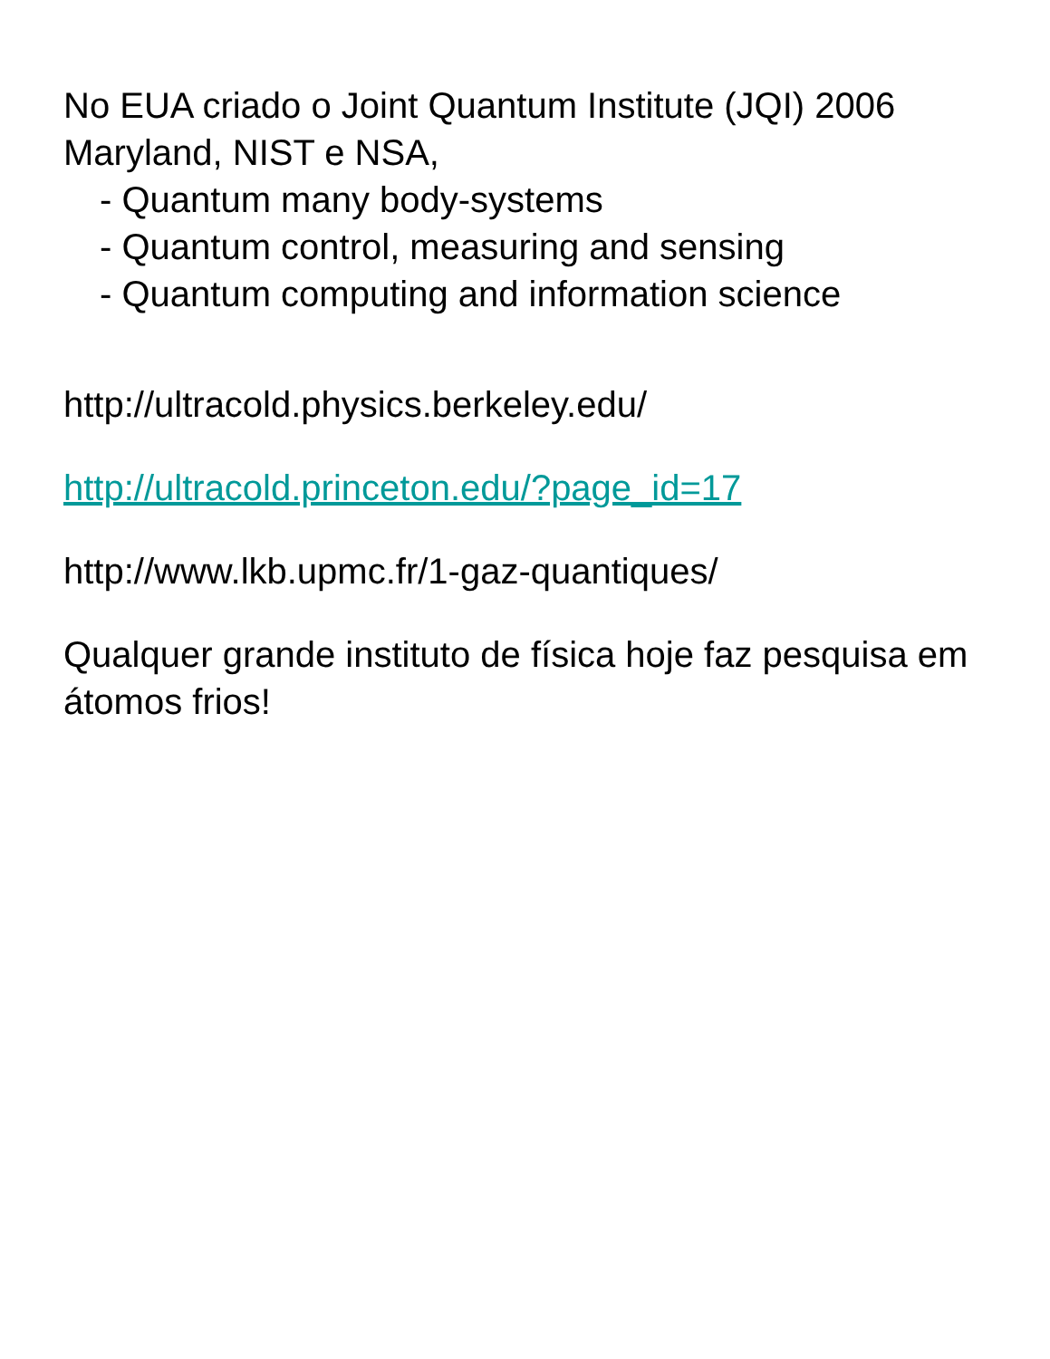No EUA criado o Joint Quantum Institute (JQI) 2006 Maryland, NIST e NSA,
- Quantum many body-systems
- Quantum control, measuring and sensing
- Quantum computing and information science
http://ultracold.physics.berkeley.edu/
http://ultracold.princeton.edu/?page_id=17
http://www.lkb.upmc.fr/1-gaz-quantiques/
Qualquer grande instituto de física hoje faz pesquisa em átomos frios!